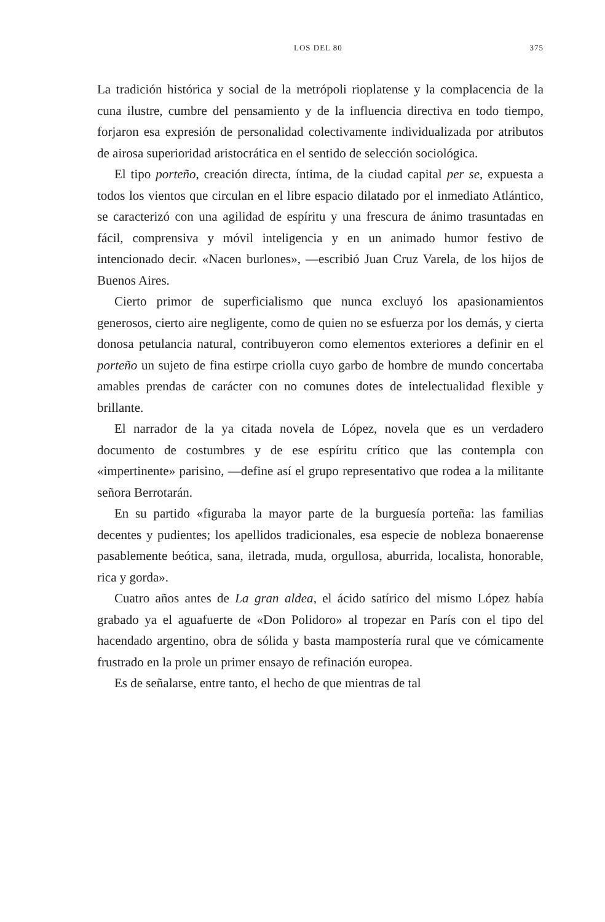LOS DEL 80 375
La tradición histórica y social de la metrópoli rioplatense y la complacencia de la cuna ilustre, cumbre del pensamiento y de la influencia directiva en todo tiempo, forjaron esa expresión de personalidad colectivamente individualizada por atributos de airosa superioridad aristocrática en el sentido de selección sociológica.
El tipo porteño, creación directa, íntima, de la ciudad capital per se, expuesta a todos los vientos que circulan en el libre espacio dilatado por el inmediato Atlántico, se caracterizó con una agilidad de espíritu y una frescura de ánimo trasuntadas en fácil, comprensiva y móvil inteligencia y en un animado humor festivo de intencionado decir. «Nacen burlones», —escribió Juan Cruz Varela, de los hijos de Buenos Aires.
Cierto primor de superficialismo que nunca excluyó los apasionamientos generosos, cierto aire negligente, como de quien no se esfuerza por los demás, y cierta donosa petulancia natural, contribuyeron como elementos exteriores a definir en el porteño un sujeto de fina estirpe criolla cuyo garbo de hombre de mundo concertaba amables prendas de carácter con no comunes dotes de intelectualidad flexible y brillante.
El narrador de la ya citada novela de López, novela que es un verdadero documento de costumbres y de ese espíritu crítico que las contempla con «impertinente» parisino, —define así el grupo representativo que rodea a la militante señora Berrotarán.
En su partido «figuraba la mayor parte de la burguesía porteña: las familias decentes y pudientes; los apellidos tradicionales, esa especie de nobleza bonaerense pasablemente beótica, sana, iletrada, muda, orgullosa, aburrida, localista, honorable, rica y gorda».
Cuatro años antes de La gran aldea, el ácido satírico del mismo López había grabado ya el aguafuerte de «Don Polidoro» al tropezar en París con el tipo del hacendado argentino, obra de sólida y basta mampostería rural que ve cómicamente frustrado en la prole un primer ensayo de refinación europea.
Es de señalarse, entre tanto, el hecho de que mientras de tal